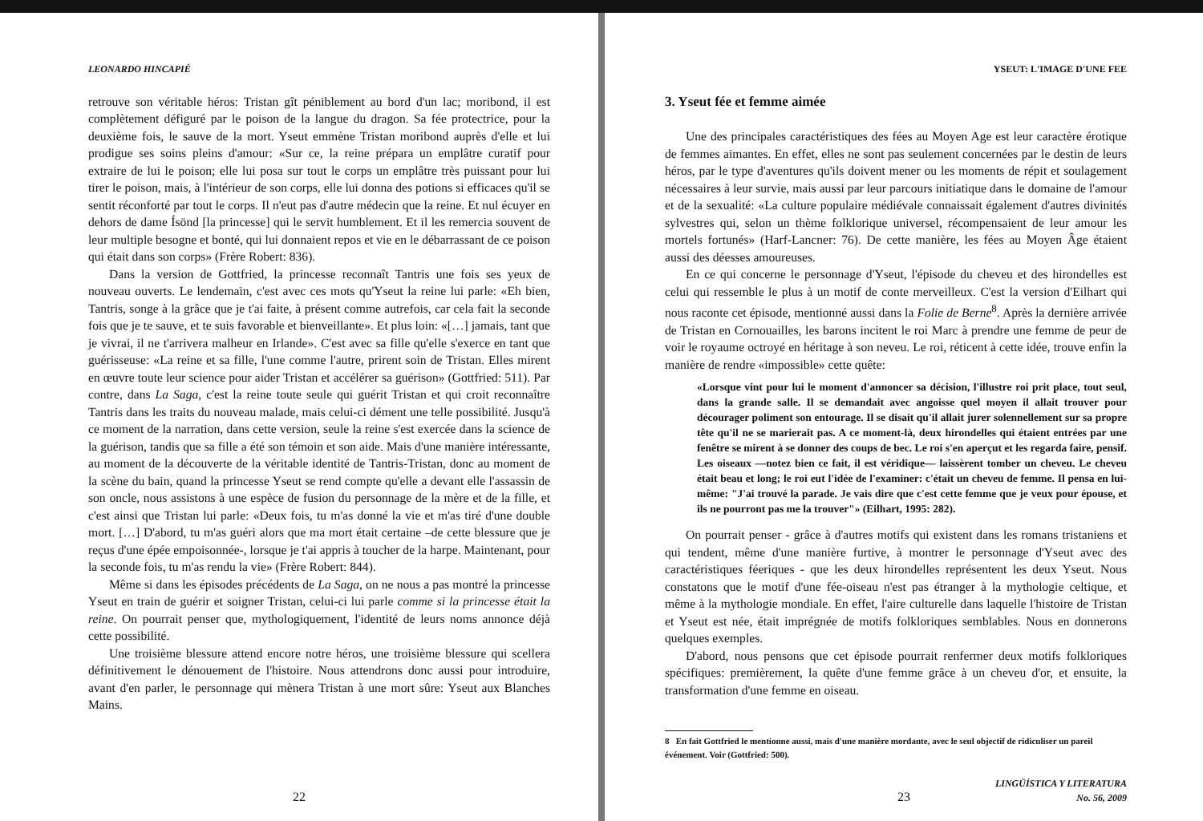LEONARDO HINCAPIÉ
retrouve son véritable héros: Tristan gît péniblement au bord d'un lac; moribond, il est complètement défiguré par le poison de la langue du dragon. Sa fée protectrice, pour la deuxième fois, le sauve de la mort. Yseut emmène Tristan moribond auprès d'elle et lui prodigue ses soins pleins d'amour: «Sur ce, la reine prépara un emplâtre curatif pour extraire de lui le poison; elle lui posa sur tout le corps un emplâtre très puissant pour lui tirer le poison, mais, à l'intérieur de son corps, elle lui donna des potions si efficaces qu'il se sentit réconforté par tout le corps. Il n'eut pas d'autre médecin que la reine. Et nul écuyer en dehors de dame Ísönd [la princesse] qui le servit humblement. Et il les remercia souvent de leur multiple besogne et bonté, qui lui donnaient repos et vie en le débarrassant de ce poison qui était dans son corps» (Frère Robert: 836).
Dans la version de Gottfried, la princesse reconnaît Tantris une fois ses yeux de nouveau ouverts. Le lendemain, c'est avec ces mots qu'Yseut la reine lui parle: «Eh bien, Tantris, songe à la grâce que je t'ai faite, à présent comme autrefois, car cela fait la seconde fois que je te sauve, et te suis favorable et bienveillante». Et plus loin: «[…] jamais, tant que je vivrai, il ne t'arrivera malheur en Irlande». C'est avec sa fille qu'elle s'exerce en tant que guérisseuse: «La reine et sa fille, l'une comme l'autre, prirent soin de Tristan. Elles mirent en œuvre toute leur science pour aider Tristan et accélérer sa guérison» (Gottfried: 511). Par contre, dans La Saga, c'est la reine toute seule qui guérit Tristan et qui croit reconnaître Tantris dans les traits du nouveau malade, mais celui-ci dément une telle possibilité. Jusqu'à ce moment de la narration, dans cette version, seule la reine s'est exercée dans la science de la guérison, tandis que sa fille a été son témoin et son aide. Mais d'une manière intéressante, au moment de la découverte de la véritable identité de Tantris-Tristan, donc au moment de la scène du bain, quand la princesse Yseut se rend compte qu'elle a devant elle l'assassin de son oncle, nous assistons à une espèce de fusion du personnage de la mère et de la fille, et c'est ainsi que Tristan lui parle: «Deux fois, tu m'as donné la vie et m'as tiré d'une double mort. […] D'abord, tu m'as guéri alors que ma mort était certaine –de cette blessure que je reçus d'une épée empoisonnée-, lorsque je t'ai appris à toucher de la harpe. Maintenant, pour la seconde fois, tu m'as rendu la vie» (Frère Robert: 844).
Même si dans les épisodes précédents de La Saga, on ne nous a pas montré la princesse Yseut en train de guérir et soigner Tristan, celui-ci lui parle comme si la princesse était la reine. On pourrait penser que, mythologiquement, l'identité de leurs noms annonce déjà cette possibilité.
Une troisième blessure attend encore notre héros, une troisième blessure qui scellera définitivement le dénouement de l'histoire. Nous attendrons donc aussi pour introduire, avant d'en parler, le personnage qui mènera Tristan à une mort sûre: Yseut aux Blanches Mains.
22
YSEUT: L'IMAGE D'UNE FEE
3. Yseut fée et femme aimée
Une des principales caractéristiques des fées au Moyen Age est leur caractère érotique de femmes aimantes. En effet, elles ne sont pas seulement concernées par le destin de leurs héros, par le type d'aventures qu'ils doivent mener ou les moments de répit et soulagement nécessaires à leur survie, mais aussi par leur parcours initiatique dans le domaine de l'amour et de la sexualité: «La culture populaire médiévale connaissait également d'autres divinités sylvestres qui, selon un thème folklorique universel, récompensaient de leur amour les mortels fortunés» (Harf-Lancner: 76). De cette manière, les fées au Moyen Âge étaient aussi des déesses amoureuses.
En ce qui concerne le personnage d'Yseut, l'épisode du cheveu et des hirondelles est celui qui ressemble le plus à un motif de conte merveilleux. C'est la version d'Eilhart qui nous raconte cet épisode, mentionné aussi dans la Folie de Berne<sup>8</sup>. Après la dernière arrivée de Tristan en Cornouailles, les barons incitent le roi Marc à prendre une femme de peur de voir le royaume octroyé en héritage à son neveu. Le roi, réticent à cette idée, trouve enfin la manière de rendre «impossible» cette quête:
«Lorsque vint pour lui le moment d'annoncer sa décision, l'illustre roi prit place, tout seul, dans la grande salle. Il se demandait avec angoisse quel moyen il allait trouver pour décourager poliment son entourage. Il se disait qu'il allait jurer solennellement sur sa propre tête qu'il ne se marierait pas. A ce moment-là, deux hirondelles qui étaient entrées par une fenêtre se mirent à se donner des coups de bec. Le roi s'en aperçut et les regarda faire, pensif. Les oiseaux —notez bien ce fait, il est véridique— laissèrent tomber un cheveu. Le cheveu était beau et long; le roi eut l'idée de l'examiner: c'était un cheveu de femme. Il pensa en lui-même: "J'ai trouvé la parade. Je vais dire que c'est cette femme que je veux pour épouse, et ils ne pourront pas me la trouver"» (Eilhart, 1995: 282).
On pourrait penser - grâce à d'autres motifs qui existent dans les romans tristaniens et qui tendent, même d'une manière furtive, à montrer le personnage d'Yseut avec des caractéristiques féeriques - que les deux hirondelles représentent les deux Yseut. Nous constatons que le motif d'une fée-oiseau n'est pas étranger à la mythologie celtique, et même à la mythologie mondiale. En effet, l'aire culturelle dans laquelle l'histoire de Tristan et Yseut est née, était imprégnée de motifs folkloriques semblables. Nous en donnerons quelques exemples.
D'abord, nous pensons que cet épisode pourrait renfermer deux motifs folkloriques spécifiques: premièrement, la quête d'une femme grâce à un cheveu d'or, et ensuite, la transformation d'une femme en oiseau.
8 En fait Gottfried le mentionne aussi, mais d'une manière mordante, avec le seul objectif de ridiculiser un pareil événement. Voir (Gottfried: 500).
23
LINGÜÍSTICA Y LITERATURA
No. 56, 2009